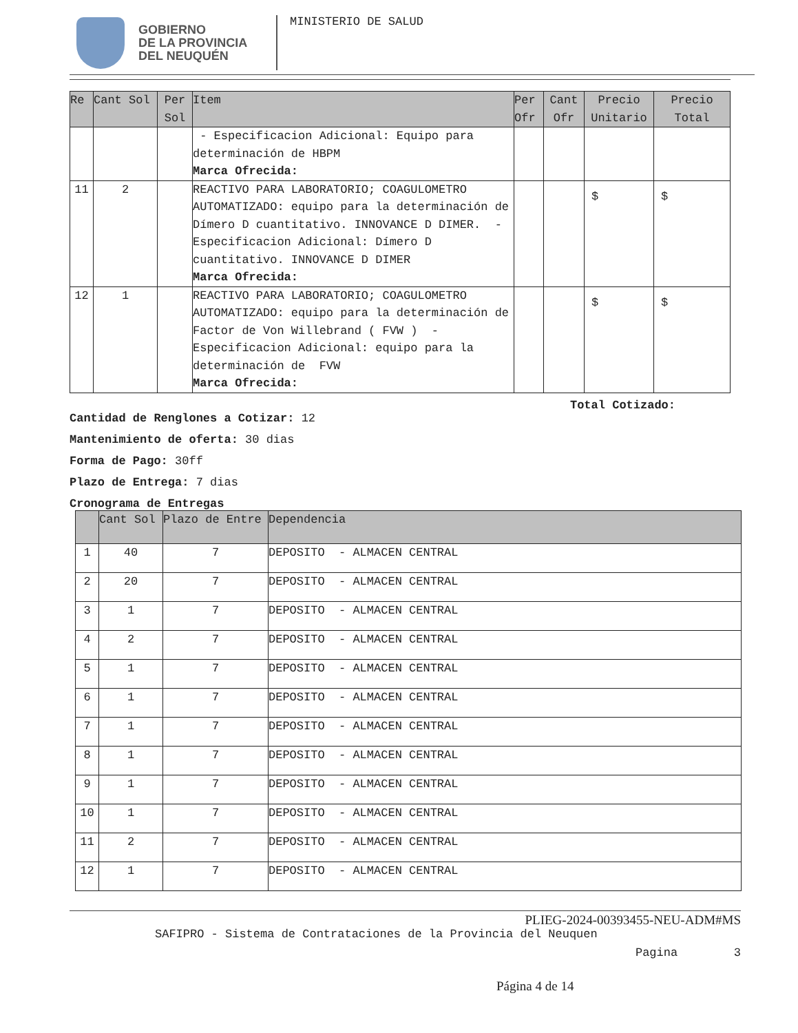GOBIERNO
DE LA PROVINCIA
DEL NEUQUÉN
MINISTERIO DE SALUD
| Re | Cant Sol | Per Sol | Item | Per Ofr | Cant Ofr | Precio Unitario | Precio Total |
| --- | --- | --- | --- | --- | --- | --- | --- |
| | | | - Especificacion Adicional: Equipo para determinación de HBPM Marca Ofrecida: | | | | |
| 11 | 2 | | REACTIVO PARA LABORATORIO; COAGULOMETRO AUTOMATIZADO: equipo para la determinación de Dímero D cuantitativo. INNOVANCE D DIMER. - Especificacion Adicional: Dímero D cuantitativo. INNOVANCE D DIMER Marca Ofrecida: | | | $ | $ |
| 12 | 1 | | REACTIVO PARA LABORATORIO; COAGULOMETRO AUTOMATIZADO: equipo para la determinación de Factor de Von Willebrand ( FVW ) - Especificacion Adicional: equipo para la determinación de FVW Marca Ofrecida: | | | $ | $ |
Total Cotizado:
Cantidad de Renglones a Cotizar: 12
Mantenimiento de oferta: 30 dias
Forma de Pago: 30ff
Plazo de Entrega: 7 dias
Cronograma de Entregas
| | Cant Sol | Plazo de Entre | Dependencia |
| --- | --- | --- | --- |
| 1 | 40 | 7 | DEPOSITO - ALMACEN CENTRAL |
| 2 | 20 | 7 | DEPOSITO - ALMACEN CENTRAL |
| 3 | 1 | 7 | DEPOSITO - ALMACEN CENTRAL |
| 4 | 2 | 7 | DEPOSITO - ALMACEN CENTRAL |
| 5 | 1 | 7 | DEPOSITO - ALMACEN CENTRAL |
| 6 | 1 | 7 | DEPOSITO - ALMACEN CENTRAL |
| 7 | 1 | 7 | DEPOSITO - ALMACEN CENTRAL |
| 8 | 1 | 7 | DEPOSITO - ALMACEN CENTRAL |
| 9 | 1 | 7 | DEPOSITO - ALMACEN CENTRAL |
| 10 | 1 | 7 | DEPOSITO - ALMACEN CENTRAL |
| 11 | 2 | 7 | DEPOSITO - ALMACEN CENTRAL |
| 12 | 1 | 7 | DEPOSITO - ALMACEN CENTRAL |
PLIEG-2024-00393455-NEU-ADM#MS
SAFIPRO - Sistema de Contrataciones de la Provincia del Neuquen
Pagina 3
Página 4 de 14